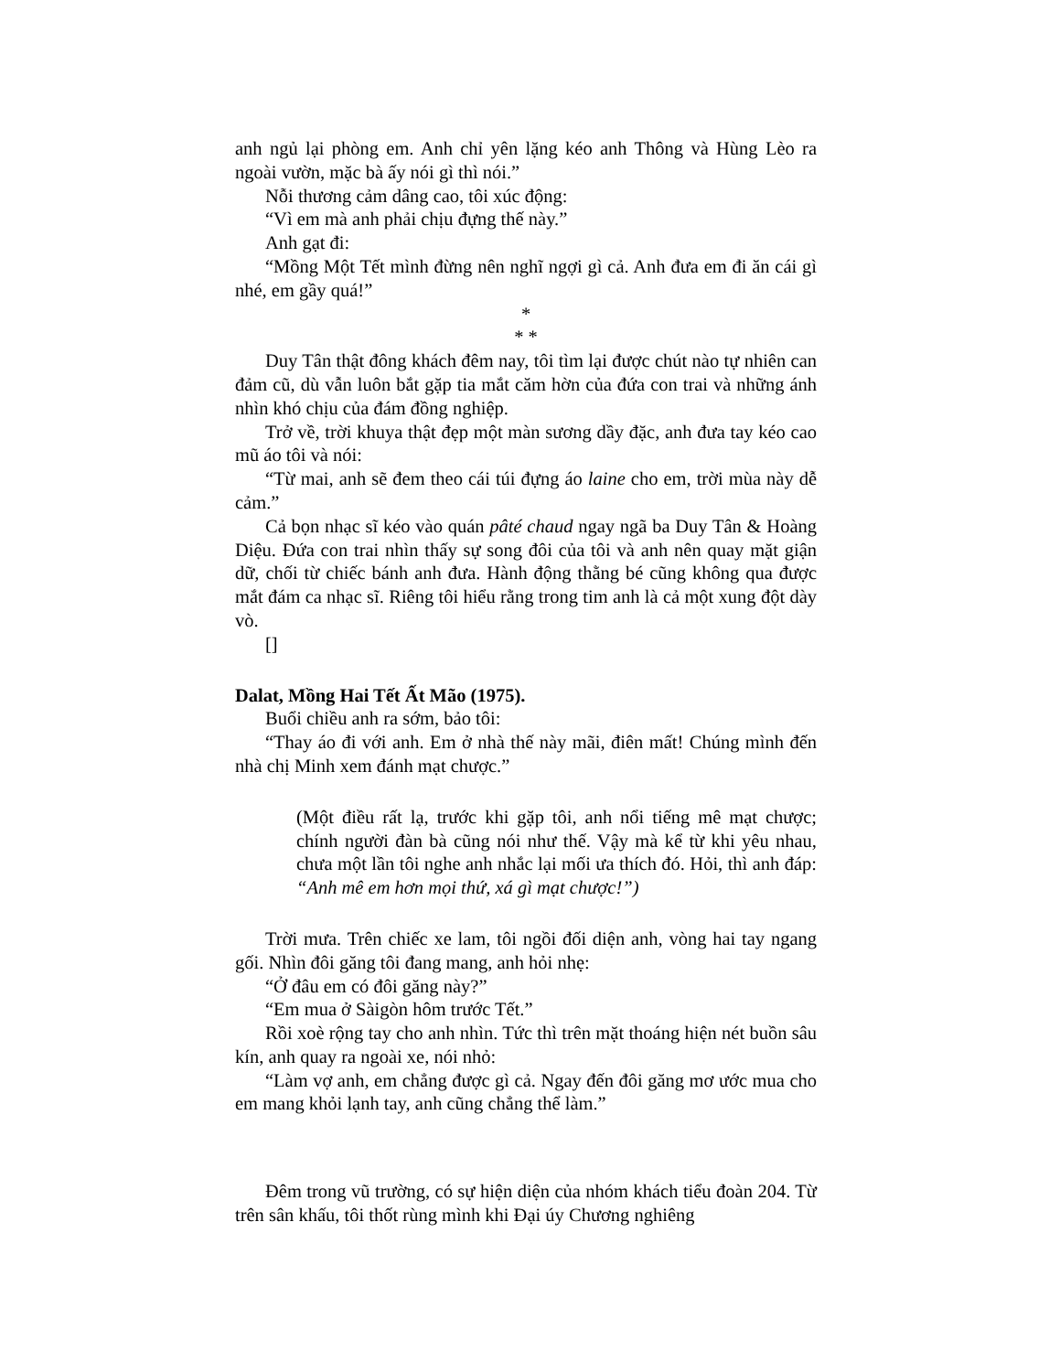anh ngủ lại phòng em. Anh chỉ yên lặng kéo anh Thông và Hùng Lèo ra ngoài vườn, mặc bà ấy nói gì thì nói.”
Nỗi thương cảm dâng cao, tôi xúc động:
“Vì em mà anh phải chịu đựng thế này.”
Anh gạt đi:
“Mồng Một Tết mình đừng nên nghĩ ngợi gì cả. Anh đưa em đi ăn cái gì nhé, em gầy quá!”
*
* *
Duy Tân thật đông khách đêm nay, tôi tìm lại được chút nào tự nhiên can đảm cũ, dù vẫn luôn bắt gặp tia mắt căm hờn của đứa con trai và những ánh nhìn khó chịu của đám đồng nghiệp.
Trở về, trời khuya thật đẹp một màn sương dầy đặc, anh đưa tay kéo cao mũ áo tôi và nói:
“Từ mai, anh sẽ đem theo cái túi đựng áo laine cho em, trời mùa này dễ cảm.”
Cả bọn nhạc sĩ kéo vào quán pâté chaud ngay ngã ba Duy Tân & Hoàng Diệu. Đứa con trai nhìn thấy sự song đôi của tôi và anh nên quay mặt giận dữ, chối từ chiếc bánh anh đưa. Hành động thằng bé cũng không qua được mắt đám ca nhạc sĩ. Riêng tôi hiểu rằng trong tim anh là cả một xung đột dày vò.
[]
Dalat, Mồng Hai Tết Ất Mão (1975).
Buổi chiều anh ra sớm, bảo tôi:
“Thay áo đi với anh. Em ở nhà thế này mãi, điên mất! Chúng mình đến nhà chị Minh xem đánh mạt chược.”
(Một điều rất lạ, trước khi gặp tôi, anh nổi tiếng mê mạt chược; chính người đàn bà cũng nói như thế. Vậy mà kể từ khi yêu nhau, chưa một lần tôi nghe anh nhắc lại mối ưa thích đó. Hỏi, thì anh đáp: “Anh mê em hơn mọi thứ, xá gì mạt chược!”)
Trời mưa. Trên chiếc xe lam, tôi ngồi đối diện anh, vòng hai tay ngang gối. Nhìn đôi găng tôi đang mang, anh hỏi nhẹ:
“Ở đâu em có đôi găng này?”
“Em mua ở Sàigòn hôm trước Tết.”
Rồi xoè rộng tay cho anh nhìn. Tức thì trên mặt thoáng hiện nét buồn sâu kín, anh quay ra ngoài xe, nói nhỏ:
“Làm vợ anh, em chẳng được gì cả. Ngay đến đôi găng mơ ước mua cho em mang khỏi lạnh tay, anh cũng chẳng thể làm.”
Đêm trong vũ trường, có sự hiện diện của nhóm khách tiểu đoàn 204. Từ trên sân khấu, tôi thốt rùng mình khi Đại úy Chương nghiêng